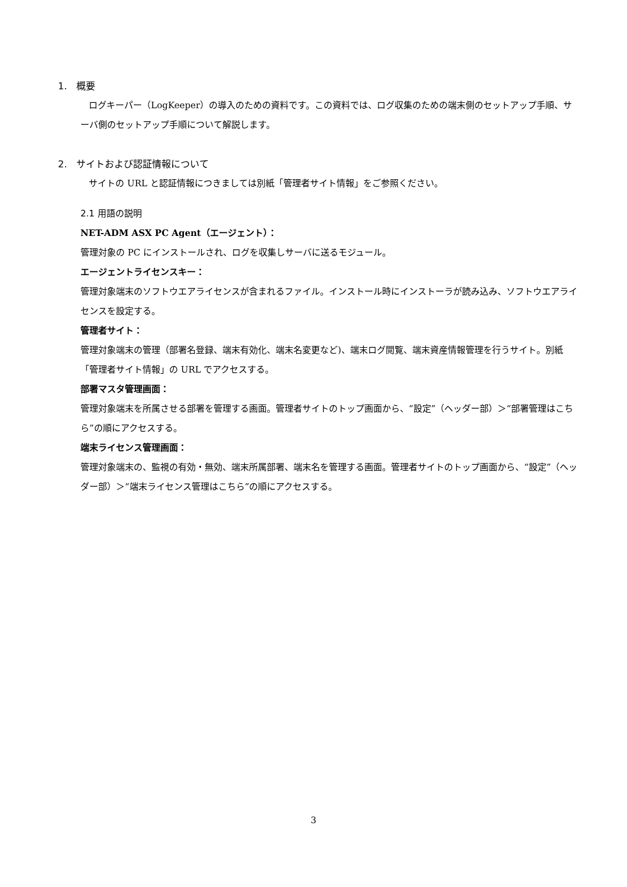1. 概要
ログキーパー（LogKeeper）の導入のための資料です。この資料では、ログ収集のための端末側のセットアップ手順、サーバ側のセットアップ手順について解説します。
2. サイトおよび認証情報について
サイトの URL と認証情報につきましては別紙「管理者サイト情報」をご参照ください。
2.1 用語の説明
NET-ADM ASX PC Agent（エージェント）：
管理対象の PC にインストールされ、ログを収集しサーバに送るモジュール。
エージェントライセンスキー：
管理対象端末のソフトウエアライセンスが含まれるファイル。インストール時にインストーラが読み込み、ソフトウエアライセンスを設定する。
管理者サイト：
管理対象端末の管理（部署名登録、端末有効化、端末名変更など)、端末ログ閲覧、端末資産情報管理を行うサイト。別紙「管理者サイト情報」の URL でアクセスする。
部署マスタ管理画面：
管理対象端末を所属させる部署を管理する画面。管理者サイトのトップ画面から、“設定”（ヘッダー部）＞“部署管理はこちら”の順にアクセスする。
端末ライセンス管理画面：
管理対象端末の、監視の有効・無効、端末所属部署、端末名を管理する画面。管理者サイトのトップ画面から、“設定”（ヘッダー部）＞“端末ライセンス管理はこちら”の順にアクセスする。
3